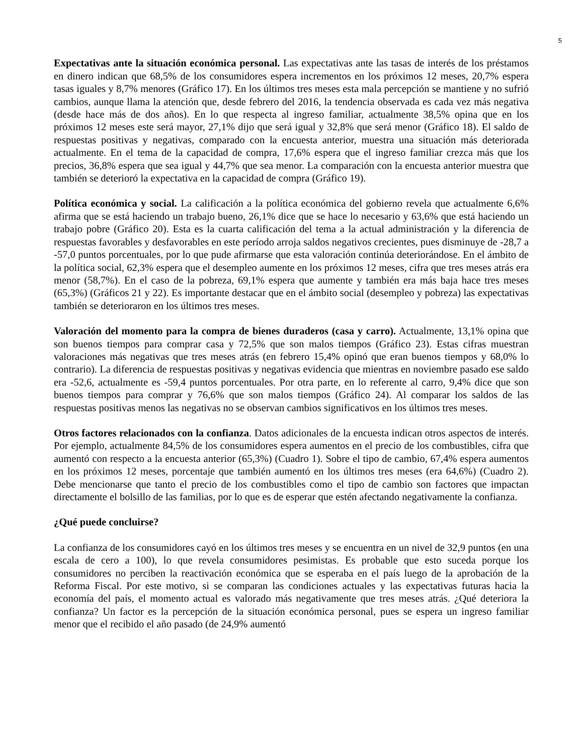5
Expectativas ante la situación económica personal. Las expectativas ante las tasas de interés de los préstamos en dinero indican que 68,5% de los consumidores espera incrementos en los próximos 12 meses, 20,7% espera tasas iguales y 8,7% menores (Gráfico 17). En los últimos tres meses esta mala percepción se mantiene y no sufrió cambios, aunque llama la atención que, desde febrero del 2016, la tendencia observada es cada vez más negativa (desde hace más de dos años). En lo que respecta al ingreso familiar, actualmente 38,5% opina que en los próximos 12 meses este será mayor, 27,1% dijo que será igual y 32,8% que será menor (Gráfico 18). El saldo de respuestas positivas y negativas, comparado con la encuesta anterior, muestra una situación más deteriorada actualmente. En el tema de la capacidad de compra, 17,6% espera que el ingreso familiar crezca más que los precios, 36,8% espera que sea igual y 44,7% que sea menor. La comparación con la encuesta anterior muestra que también se deterioró la expectativa en la capacidad de compra (Gráfico 19).
Política económica y social. La calificación a la política económica del gobierno revela que actualmente 6,6% afirma que se está haciendo un trabajo bueno, 26,1% dice que se hace lo necesario y 63,6% que está haciendo un trabajo pobre (Gráfico 20). Esta es la cuarta calificación del tema a la actual administración y la diferencia de respuestas favorables y desfavorables en este período arroja saldos negativos crecientes, pues disminuye de -28,7 a -57,0 puntos porcentuales, por lo que pude afirmarse que esta valoración continúa deteriorándose. En el ámbito de la política social, 62,3% espera que el desempleo aumente en los próximos 12 meses, cifra que tres meses atrás era menor (58,7%). En el caso de la pobreza, 69,1% espera que aumente y también era más baja hace tres meses (65,3%) (Gráficos 21 y 22). Es importante destacar que en el ámbito social (desempleo y pobreza) las expectativas también se deterioraron en los últimos tres meses.
Valoración del momento para la compra de bienes duraderos (casa y carro). Actualmente, 13,1% opina que son buenos tiempos para comprar casa y 72,5% que son malos tiempos (Gráfico 23). Estas cifras muestran valoraciones más negativas que tres meses atrás (en febrero 15,4% opinó que eran buenos tiempos y 68,0% lo contrario). La diferencia de respuestas positivas y negativas evidencia que mientras en noviembre pasado ese saldo era -52,6, actualmente es -59,4 puntos porcentuales. Por otra parte, en lo referente al carro, 9,4% dice que son buenos tiempos para comprar y 76,6% que son malos tiempos (Gráfico 24). Al comparar los saldos de las respuestas positivas menos las negativas no se observan cambios significativos en los últimos tres meses.
Otros factores relacionados con la confianza. Datos adicionales de la encuesta indican otros aspectos de interés. Por ejemplo, actualmente 84,5% de los consumidores espera aumentos en el precio de los combustibles, cifra que aumentó con respecto a la encuesta anterior (65,3%) (Cuadro 1). Sobre el tipo de cambio, 67,4% espera aumentos en los próximos 12 meses, porcentaje que también aumentó en los últimos tres meses (era 64,6%) (Cuadro 2). Debe mencionarse que tanto el precio de los combustibles como el tipo de cambio son factores que impactan directamente el bolsillo de las familias, por lo que es de esperar que estén afectando negativamente la confianza.
¿Qué puede concluirse?
La confianza de los consumidores cayó en los últimos tres meses y se encuentra en un nivel de 32,9 puntos (en una escala de cero a 100), lo que revela consumidores pesimistas. Es probable que esto suceda porque los consumidores no perciben la reactivación económica que se esperaba en el país luego de la aprobación de la Reforma Fiscal. Por este motivo, si se comparan las condiciones actuales y las expectativas futuras hacia la economía del país, el momento actual es valorado más negativamente que tres meses atrás. ¿Qué deteriora la confianza? Un factor es la percepción de la situación económica personal, pues se espera un ingreso familiar menor que el recibido el año pasado (de 24,9% aumentó